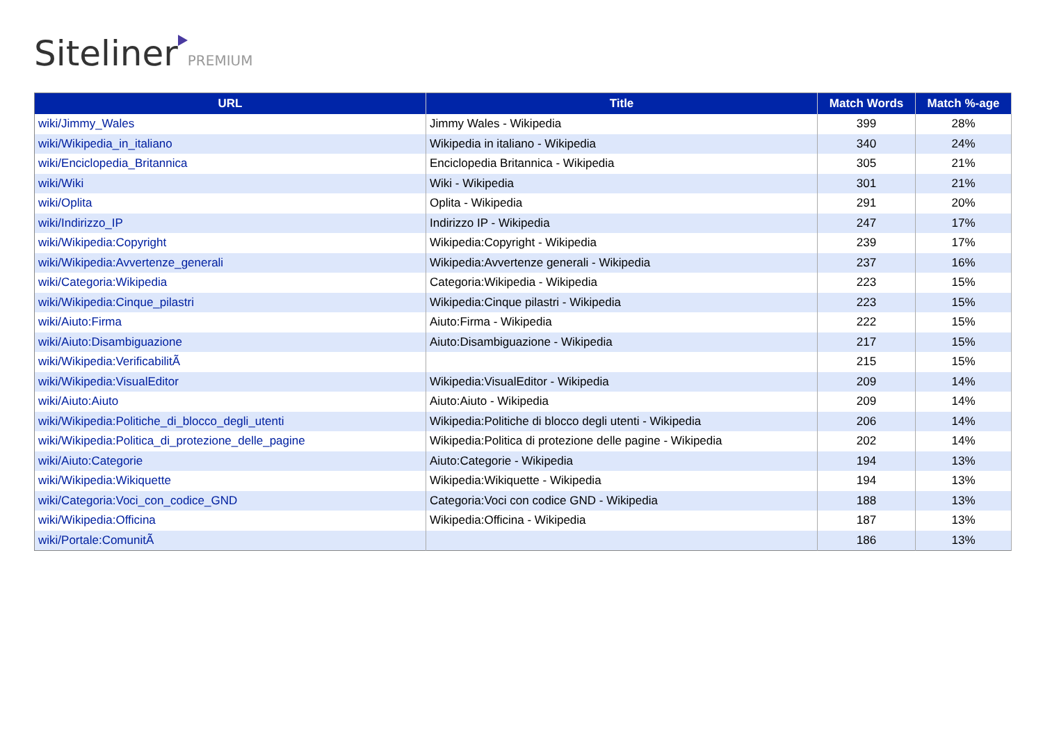Siteliner PREMIUM
| URL | Title | Match Words | Match %-age |
| --- | --- | --- | --- |
| wiki/Jimmy_Wales | Jimmy Wales - Wikipedia | 399 | 28% |
| wiki/Wikipedia_in_italiano | Wikipedia in italiano - Wikipedia | 340 | 24% |
| wiki/Enciclopedia_Britannica | Enciclopedia Britannica - Wikipedia | 305 | 21% |
| wiki/Wiki | Wiki - Wikipedia | 301 | 21% |
| wiki/Oplita | Oplita - Wikipedia | 291 | 20% |
| wiki/Indirizzo_IP | Indirizzo IP - Wikipedia | 247 | 17% |
| wiki/Wikipedia:Copyright | Wikipedia:Copyright - Wikipedia | 239 | 17% |
| wiki/Wikipedia:Avvertenze_generali | Wikipedia:Avvertenze generali - Wikipedia | 237 | 16% |
| wiki/Categoria:Wikipedia | Categoria:Wikipedia - Wikipedia | 223 | 15% |
| wiki/Wikipedia:Cinque_pilastri | Wikipedia:Cinque pilastri - Wikipedia | 223 | 15% |
| wiki/Aiuto:Firma | Aiuto:Firma - Wikipedia | 222 | 15% |
| wiki/Aiuto:Disambiguazione | Aiuto:Disambiguazione - Wikipedia | 217 | 15% |
| wiki/Wikipedia:VerificabilitÃ | | 215 | 15% |
| wiki/Wikipedia:VisualEditor | Wikipedia:VisualEditor - Wikipedia | 209 | 14% |
| wiki/Aiuto:Aiuto | Aiuto:Aiuto - Wikipedia | 209 | 14% |
| wiki/Wikipedia:Politiche_di_blocco_degli_utenti | Wikipedia:Politiche di blocco degli utenti - Wikipedia | 206 | 14% |
| wiki/Wikipedia:Politica_di_protezione_delle_pagine | Wikipedia:Politica di protezione delle pagine - Wikipedia | 202 | 14% |
| wiki/Aiuto:Categorie | Aiuto:Categorie - Wikipedia | 194 | 13% |
| wiki/Wikipedia:Wikiquette | Wikipedia:Wikiquette - Wikipedia | 194 | 13% |
| wiki/Categoria:Voci_con_codice_GND | Categoria:Voci con codice GND - Wikipedia | 188 | 13% |
| wiki/Wikipedia:Officina | Wikipedia:Officina - Wikipedia | 187 | 13% |
| wiki/Portale:ComunitÃ | | 186 | 13% |